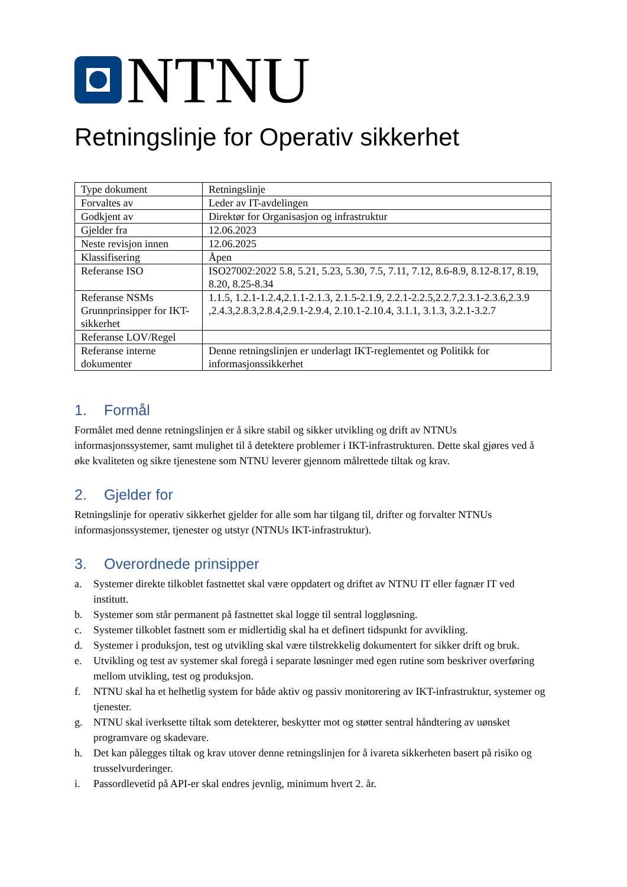NTNU
Retningslinje for Operativ sikkerhet
| Type dokument | Retningslinje |
| Forvaltes av | Leder av IT-avdelingen |
| Godkjent av | Direktør for Organisasjon og infrastruktur |
| Gjelder fra | 12.06.2023 |
| Neste revisjon innen | 12.06.2025 |
| Klassifisering | Åpen |
| Referanse ISO | ISO27002:2022 5.8, 5.21, 5.23, 5.30, 7.5, 7.11, 7.12, 8.6-8.9, 8.12-8.17, 8.19, 8.20, 8.25-8.34 |
| Referanse NSMs Grunnprinsipper for IKT-sikkerhet | 1.1.5, 1.2.1-1.2.4,2.1.1-2.1.3, 2.1.5-2.1.9, 2.2.1-2.2.5,2.2.7,2.3.1-2.3.6,2.3.9 ,2.4.3,2.8.3,2.8.4,2.9.1-2.9.4, 2.10.1-2.10.4, 3.1.1, 3.1.3, 3.2.1-3.2.7 |
| Referanse LOV/Regel | |
| Referanse interne dokumenter | Denne retningslinjen er underlagt IKT-reglementet og Politikk for informasjonssikkerhet |
1. Formål
Formålet med denne retningslinjen er å sikre stabil og sikker utvikling og drift av NTNUs informasjonssystemer, samt mulighet til å detektere problemer i IKT-infrastrukturen. Dette skal gjøres ved å øke kvaliteten og sikre tjenestene som NTNU leverer gjennom målrettede tiltak og krav.
2. Gjelder for
Retningslinje for operativ sikkerhet gjelder for alle som har tilgang til, drifter og forvalter NTNUs informasjonssystemer, tjenester og utstyr (NTNUs IKT-infrastruktur).
3. Overordnede prinsipper
a. Systemer direkte tilkoblet fastnettet skal være oppdatert og driftet av NTNU IT eller fagnær IT ved institutt.
b. Systemer som står permanent på fastnettet skal logge til sentral loggløsning.
c. Systemer tilkoblet fastnett som er midlertidig skal ha et definert tidspunkt for avvikling.
d. Systemer i produksjon, test og utvikling skal være tilstrekkelig dokumentert for sikker drift og bruk.
e. Utvikling og test av systemer skal foregå i separate løsninger med egen rutine som beskriver overføring mellom utvikling, test og produksjon.
f. NTNU skal ha et helhetlig system for både aktiv og passiv monitorering av IKT-infrastruktur, systemer og tjenester.
g. NTNU skal iverksette tiltak som detekterer, beskytter mot og støtter sentral håndtering av uønsket programvare og skadevare.
h. Det kan pålegges tiltak og krav utover denne retningslinjen for å ivareta sikkerheten basert på risiko og trusselvurderinger.
i. Passordlevetid på API-er skal endres jevnlig, minimum hvert 2. år.